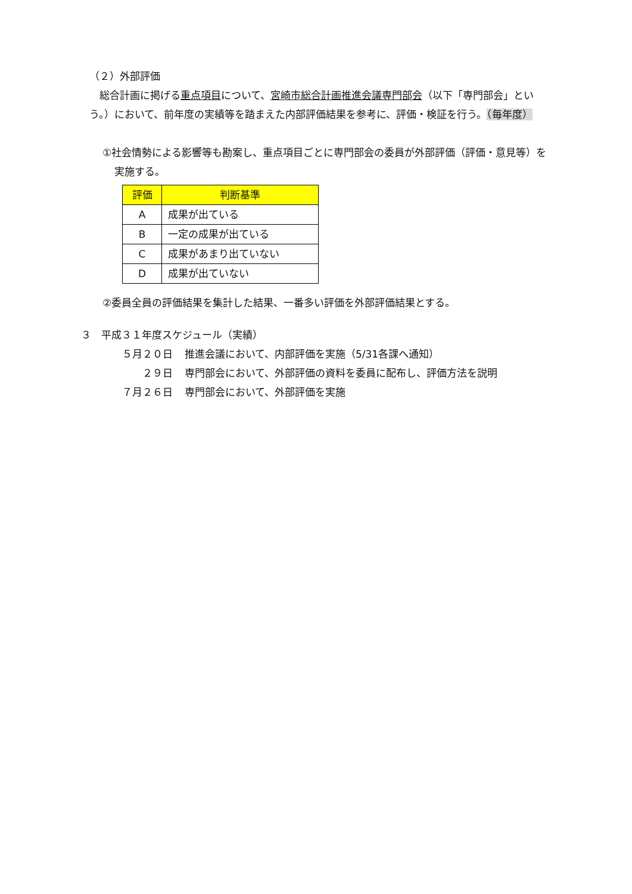（２）外部評価
　総合計画に掲げる重点項目について、宮崎市総合計画推進会議専門部会（以下「専門部会」という。）において、前年度の実績等を踏まえた内部評価結果を参考に、評価・検証を行う。（毎年度）
①社会情勢による影響等も勘案し、重点項目ごとに専門部会の委員が外部評価（評価・意見等）を実施する。
| 評価 | 判断基準 |
| --- | --- |
| A | 成果が出ている |
| B | 一定の成果が出ている |
| C | 成果があまり出ていない |
| D | 成果が出ていない |
②委員全員の評価結果を集計した結果、一番多い評価を外部評価結果とする。
３　平成３１年度スケジュール（実績）
５月２０日 推進会議において、内部評価を実施（5/31各課へ通知）
２９日 専門部会において、外部評価の資料を委員に配布し、評価方法を説明
７月２６日 専門部会において、外部評価を実施